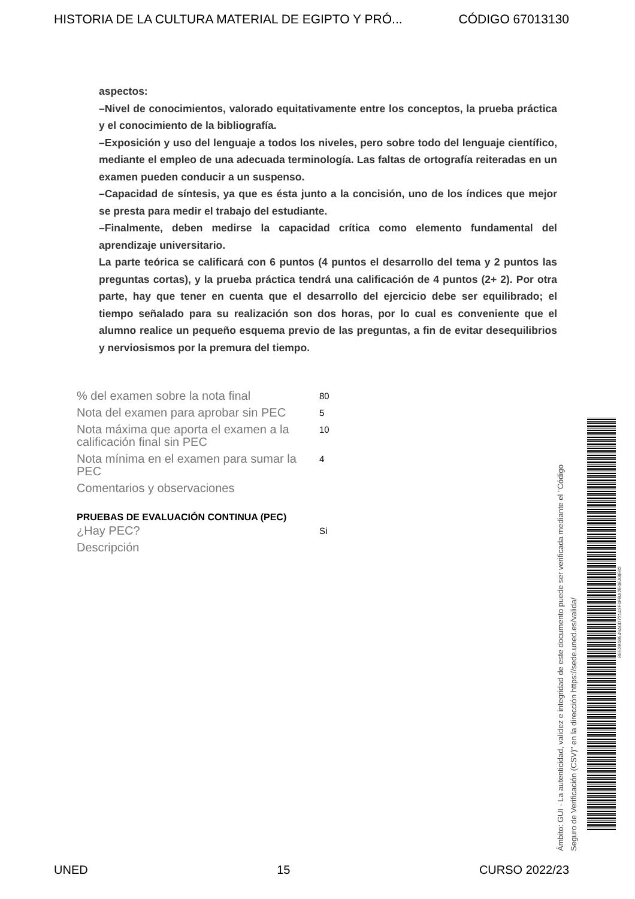HISTORIA DE LA CULTURA MATERIAL DE EGIPTO Y PRÓ... CÓDIGO 67013130
aspectos:
–Nivel de conocimientos, valorado equitativamente entre los conceptos, la prueba práctica y el conocimiento de la bibliografía.
–Exposición y uso del lenguaje a todos los niveles, pero sobre todo del lenguaje científico, mediante el empleo de una adecuada terminología. Las faltas de ortografía reiteradas en un examen pueden conducir a un suspenso.
–Capacidad de síntesis, ya que es ésta junto a la concisión, uno de los índices que mejor se presta para medir el trabajo del estudiante.
–Finalmente, deben medirse la capacidad crítica como elemento fundamental del aprendizaje universitario.
La parte teórica se calificará con 6 puntos (4 puntos el desarrollo del tema y 2 puntos las preguntas cortas), y la prueba práctica tendrá una calificación de 4 puntos (2+ 2). Por otra parte, hay que tener en cuenta que el desarrollo del ejercicio debe ser equilibrado; el tiempo señalado para su realización son dos horas, por lo cual es conveniente que el alumno realice un pequeño esquema previo de las preguntas, a fin de evitar desequilibrios y nerviosismos por la premura del tiempo.
| % del examen sobre la nota final | 80 |
| Nota del examen para aprobar sin PEC | 5 |
| Nota máxima que aporta el examen a la calificación final sin PEC | 10 |
| Nota mínima en el examen para sumar la PEC | 4 |
| Comentarios y observaciones | |
| PRUEBAS DE EVALUACIÓN CONTINUA (PEC) | |
| ¿Hay PEC? | Si |
| Descripción | |
Ámbito: GUI - La autenticidad, validez e integridad de este documento puede ser verificada mediante el "Código Seguro de Verificación (CSV)" en la dirección https://sede.uned.es/valida/
8E52B06549A0D72143F0FBA2E0EA8E62
UNED 15 CURSO 2022/23